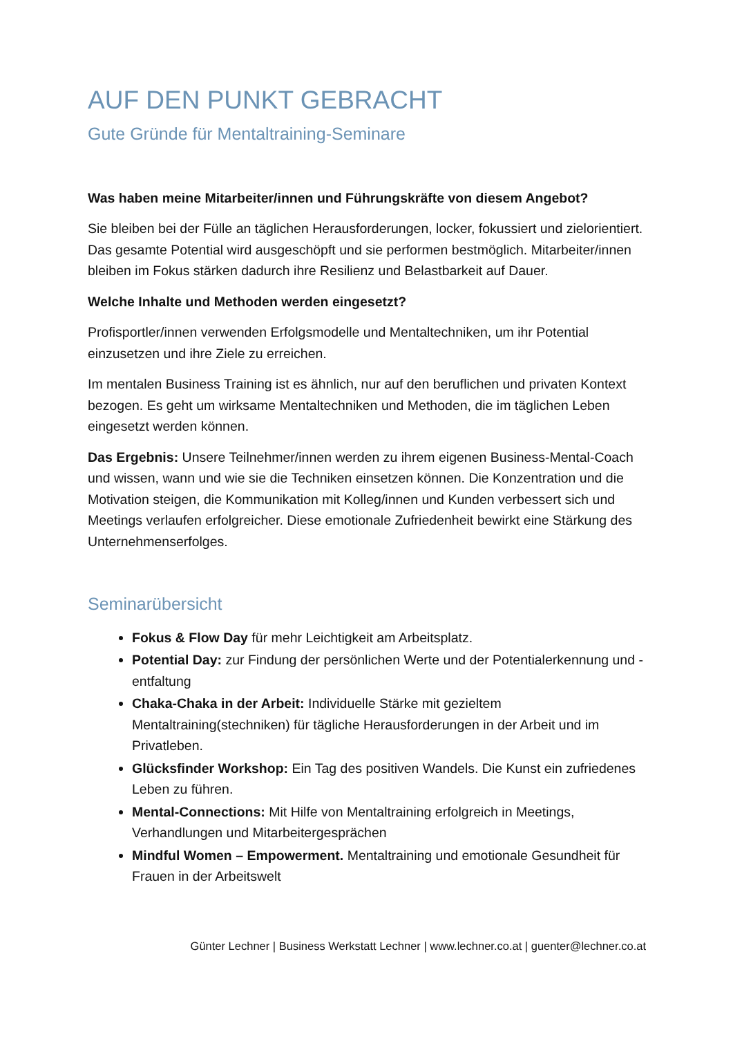AUF DEN PUNKT GEBRACHT
Gute Gründe für Mentaltraining-Seminare
Was haben meine Mitarbeiter/innen und Führungskräfte von diesem Angebot?
Sie bleiben bei der Fülle an täglichen Herausforderungen, locker, fokussiert und zielorientiert. Das gesamte Potential wird ausgeschöpft und sie performen bestmöglich. Mitarbeiter/innen bleiben im Fokus stärken dadurch ihre Resilienz und Belastbarkeit auf Dauer.
Welche Inhalte und Methoden werden eingesetzt?
Profisportler/innen verwenden Erfolgsmodelle und Mentaltechniken, um ihr Potential einzusetzen und ihre Ziele zu erreichen.
Im mentalen Business Training ist es ähnlich, nur auf den beruflichen und privaten Kontext bezogen. Es geht um wirksame Mentaltechniken und Methoden, die im täglichen Leben eingesetzt werden können.
Das Ergebnis: Unsere Teilnehmer/innen werden zu ihrem eigenen Business-Mental-Coach und wissen, wann und wie sie die Techniken einsetzen können. Die Konzentration und die Motivation steigen, die Kommunikation mit Kolleg/innen und Kunden verbessert sich und Meetings verlaufen erfolgreicher. Diese emotionale Zufriedenheit bewirkt eine Stärkung des Unternehmenserfolges.
Seminarübersicht
Fokus & Flow Day für mehr Leichtigkeit am Arbeitsplatz.
Potential Day: zur Findung der persönlichen Werte und der Potentialerkennung und -entfaltung
Chaka-Chaka in der Arbeit: Individuelle Stärke mit gezieltem Mentaltraining(stechniken) für tägliche Herausforderungen in der Arbeit und im Privatleben.
Glücksfinder Workshop: Ein Tag des positiven Wandels. Die Kunst ein zufriedenes Leben zu führen.
Mental-Connections: Mit Hilfe von Mentaltraining erfolgreich in Meetings, Verhandlungen und Mitarbeitergesprächen
Mindful Women – Empowerment. Mentaltraining und emotionale Gesundheit für Frauen in der Arbeitswelt
Günter Lechner | Business Werkstatt Lechner | www.lechner.co.at | guenter@lechner.co.at